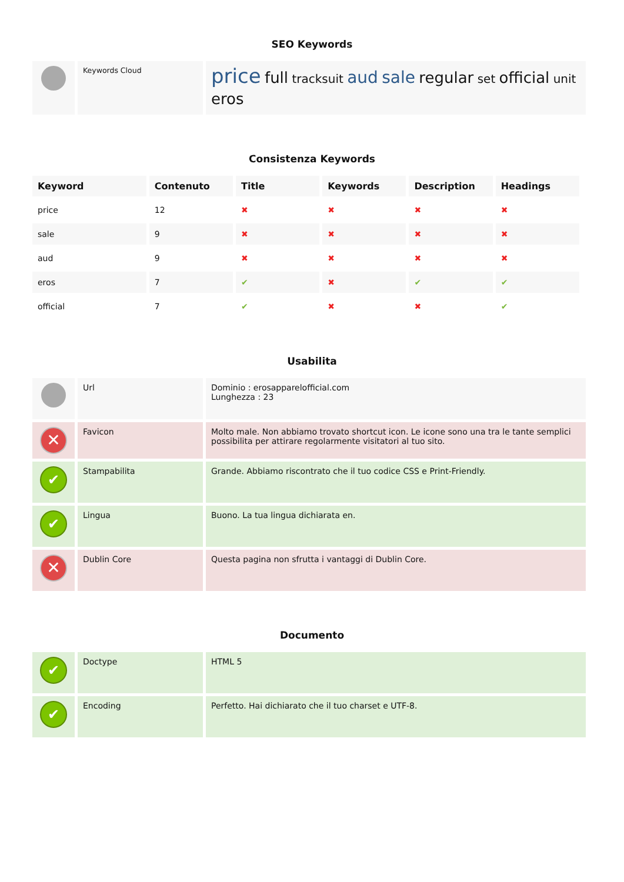SEO Keywords
| | Keywords Cloud | price full tracksuit aud sale regular set official unit eros |
Consistenza Keywords
| Keyword | Contenuto | Title | Keywords | Description | Headings |
| --- | --- | --- | --- | --- | --- |
| price | 12 | ✖ | ✖ | ✖ | ✖ |
| sale | 9 | ✖ | ✖ | ✖ | ✖ |
| aud | 9 | ✖ | ✖ | ✖ | ✖ |
| eros | 7 | ✔ | ✖ | ✔ | ✔ |
| official | 7 | ✔ | ✖ | ✖ | ✔ |
Usabilita
| | Url | Dominio : erosapparelofficial.com Lunghezza : 23 |
| ✕ | Favicon | Molto male. Non abbiamo trovato shortcut icon. Le icone sono una tra le tante semplici possibilita per attirare regolarmente visitatori al tuo sito. |
| ✔ | Stampabilita | Grande. Abbiamo riscontrato che il tuo codice CSS e Print-Friendly. |
| ✔ | Lingua | Buono. La tua lingua dichiarata en. |
| ✕ | Dublin Core | Questa pagina non sfrutta i vantaggi di Dublin Core. |
Documento
| ✔ | Doctype | HTML 5 |
| ✔ | Encoding | Perfetto. Hai dichiarato che il tuo charset e UTF-8. |